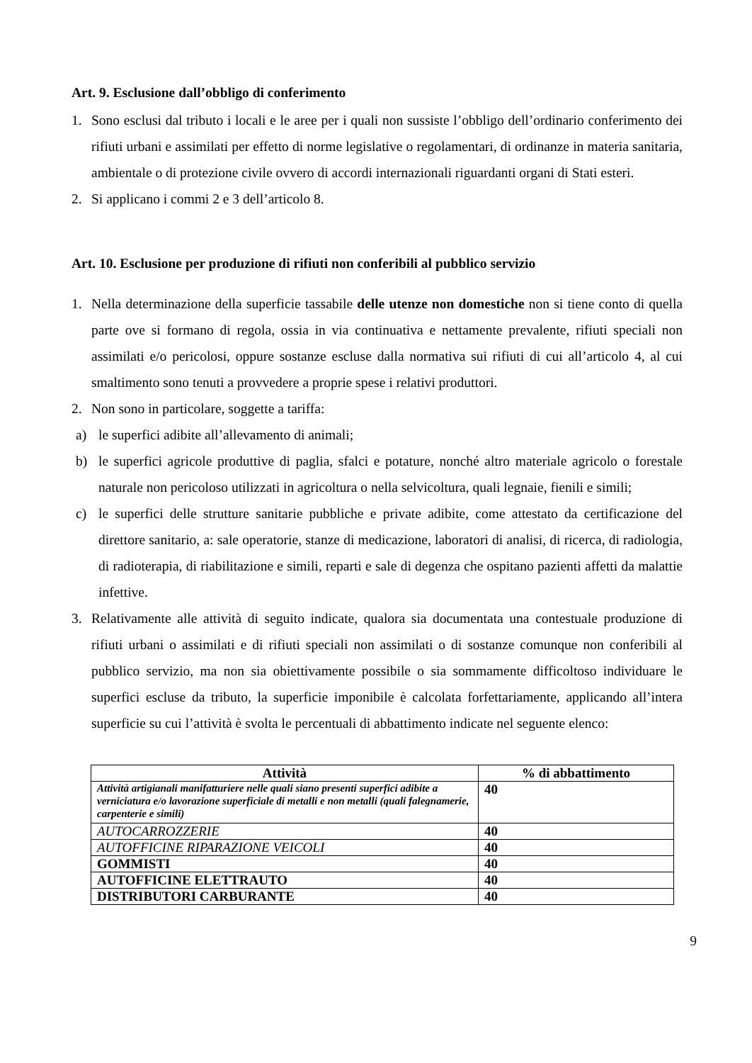Art. 9. Esclusione dall’obbligo di conferimento
1. Sono esclusi dal tributo i locali e le aree per i quali non sussiste l’obbligo dell’ordinario conferimento dei rifiuti urbani e assimilati per effetto di norme legislative o regolamentari, di ordinanze in materia sanitaria, ambientale o di protezione civile ovvero di accordi internazionali riguardanti organi di Stati esteri.
2. Si applicano i commi 2 e 3 dell’articolo 8.
Art. 10. Esclusione per produzione di rifiuti non conferibili al pubblico servizio
1. Nella determinazione della superficie tassabile delle utenze non domestiche non si tiene conto di quella parte ove si formano di regola, ossia in via continuativa e nettamente prevalente, rifiuti speciali non assimilati e/o pericolosi, oppure sostanze escluse dalla normativa sui rifiuti di cui all’articolo 4, al cui smaltimento sono tenuti a provvedere a proprie spese i relativi produttori.
2. Non sono in particolare, soggette a tariffa:
a) le superfici adibite all’allevamento di animali;
b) le superfici agricole produttive di paglia, sfalci e potature, nonché altro materiale agricolo o forestale naturale non pericoloso utilizzati in agricoltura o nella selvicoltura, quali legnaie, fienili e simili;
c) le superfici delle strutture sanitarie pubbliche e private adibite, come attestato da certificazione del direttore sanitario, a: sale operatorie, stanze di medicazione, laboratori di analisi, di ricerca, di radiologia, di radioterapia, di riabilitazione e simili, reparti e sale di degenza che ospitano pazienti affetti da malattie infettive.
3. Relativamente alle attività di seguito indicate, qualora sia documentata una contestuale produzione di rifiuti urbani o assimilati e di rifiuti speciali non assimilati o di sostanze comunque non conferibili al pubblico servizio, ma non sia obiettivamente possibile o sia sommamente difficoltoso individuare le superfici escluse da tributo, la superficie imponibile è calcolata forfettariamente, applicando all’intera superficie su cui l’attività è svolta le percentuali di abbattimento indicate nel seguente elenco:
| Attività | % di abbattimento |
| --- | --- |
| Attività artigianali manifatturiere nelle quali siano presenti superfici adibite a verniciatura e/o lavorazione superficiale di metalli e non metalli (quali falegnamerie, carpenterie e simili) | 40 |
| AUTOCARROZZERIE | 40 |
| AUTOFFICINE RIPARAZIONE VEICOLI | 40 |
| GOMMISTI | 40 |
| AUTOFFICINE ELETTRAUTO | 40 |
| DISTRIBUTORI CARBURANTE | 40 |
9